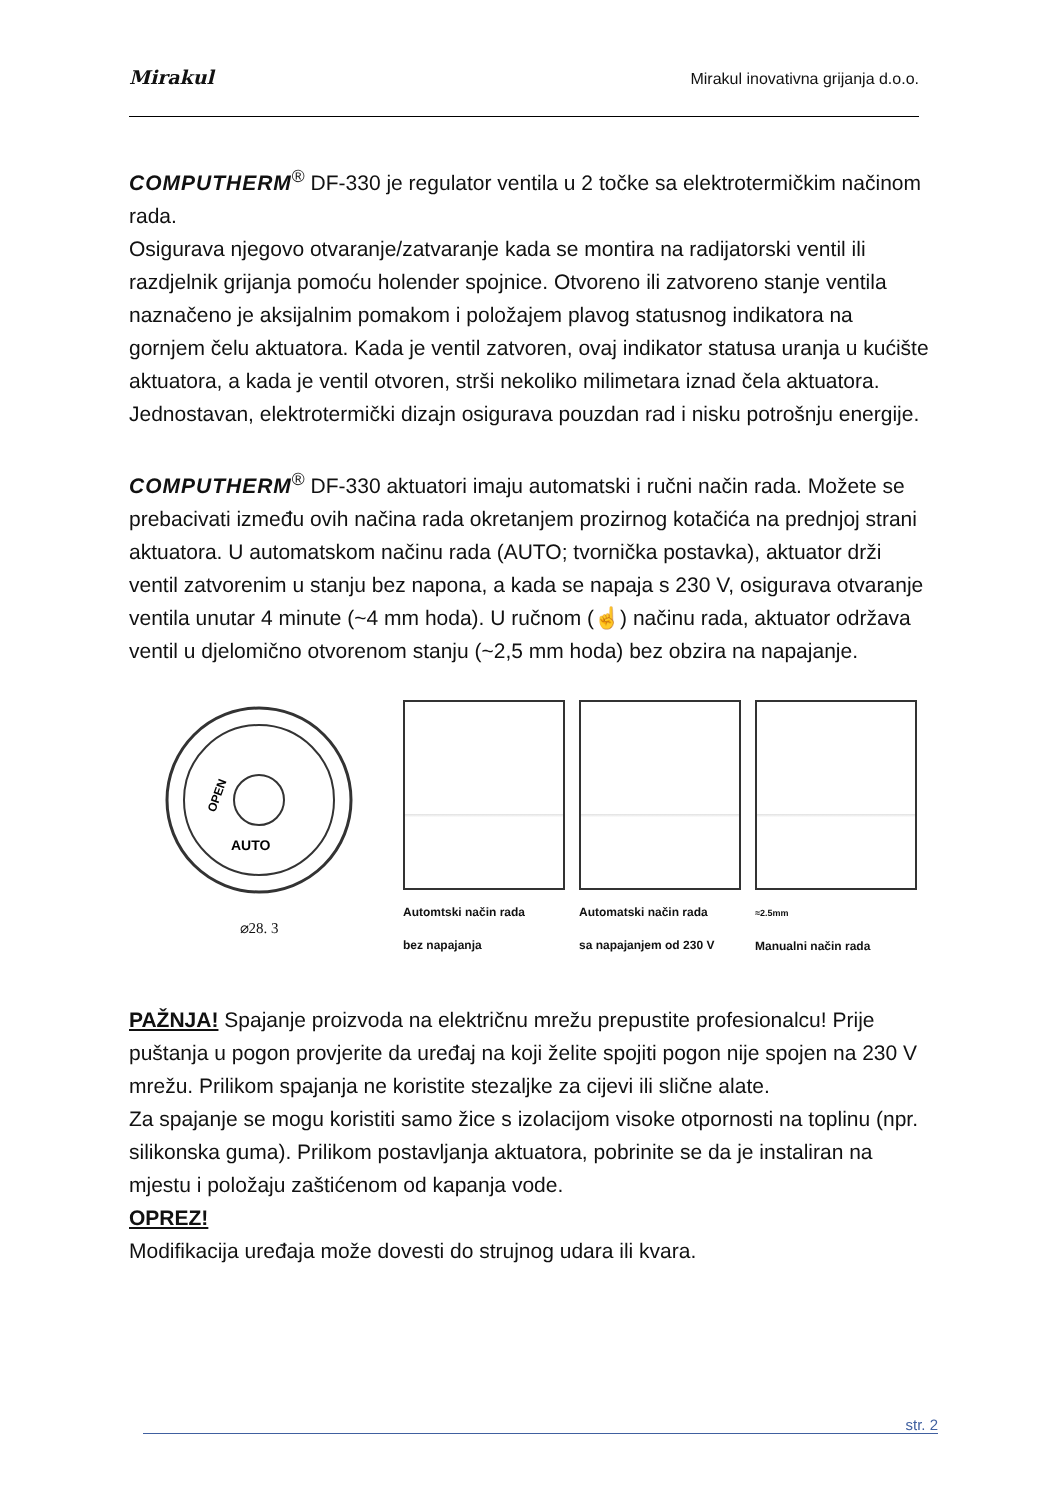Mirakul Mirakul inovativna grijanja d.o.o.
COMPUTHERM<sup>®</sup> DF-330 je regulator ventila u 2 točke sa elektrotermičkim načinom rada.
Osigurava njegovo otvaranje/zatvaranje kada se montira na radijatorski ventil ili razdjelnik grijanja pomoću holender spojnice. Otvoreno ili zatvoreno stanje ventila naznačeno je aksijalnim pomakom i položajem plavog statusnog indikatora na gornjem čelu aktuatora. Kada je ventil zatvoren, ovaj indikator statusa uranja u kućište aktuatora, a kada je ventil otvoren, strši nekoliko milimetara iznad čela aktuatora. Jednostavan, elektrotermički dizajn osigurava pouzdan rad i nisku potrošnju energije.
COMPUTHERM<sup>®</sup> DF-330 aktuatori imaju automatski i ručni način rada. Možete se prebacivati između ovih načina rada okretanjem prozirnog kotačića na prednjoj strani aktuatora. U automatskom načinu rada (AUTO; tvornička postavka), aktuator drži ventil zatvorenim u stanju bez napona, a kada se napaja s 230 V, osigurava otvaranje ventila unutar 4 minute (~4 mm hoda). U ručnom (☝) načinu rada, aktuator održava ventil u djelomično otvorenom stanju (~2,5 mm hoda) bez obzira na napajanje.
AUTO
OPEN
⌀28. 3
Automtski način rada
bez napajanja
Automatski način rada
sa napajanjem od 230 V
≈2.5mm
Manualni način rada
PAŽNJA! Spajanje proizvoda na električnu mrežu prepustite profesionalcu! Prije puštanja u pogon provjerite da uređaj na koji želite spojiti pogon nije spojen na 230 V mrežu. Prilikom spajanja ne koristite stezaljke za cijevi ili slične alate.
Za spajanje se mogu koristiti samo žice s izolacijom visoke otpornosti na toplinu (npr. silikonska guma). Prilikom postavljanja aktuatora, pobrinite se da je instaliran na mjestu i položaju zaštićenom od kapanja vode.
OPREZ!
Modifikacija uređaja može dovesti do strujnog udara ili kvara.
str. 2